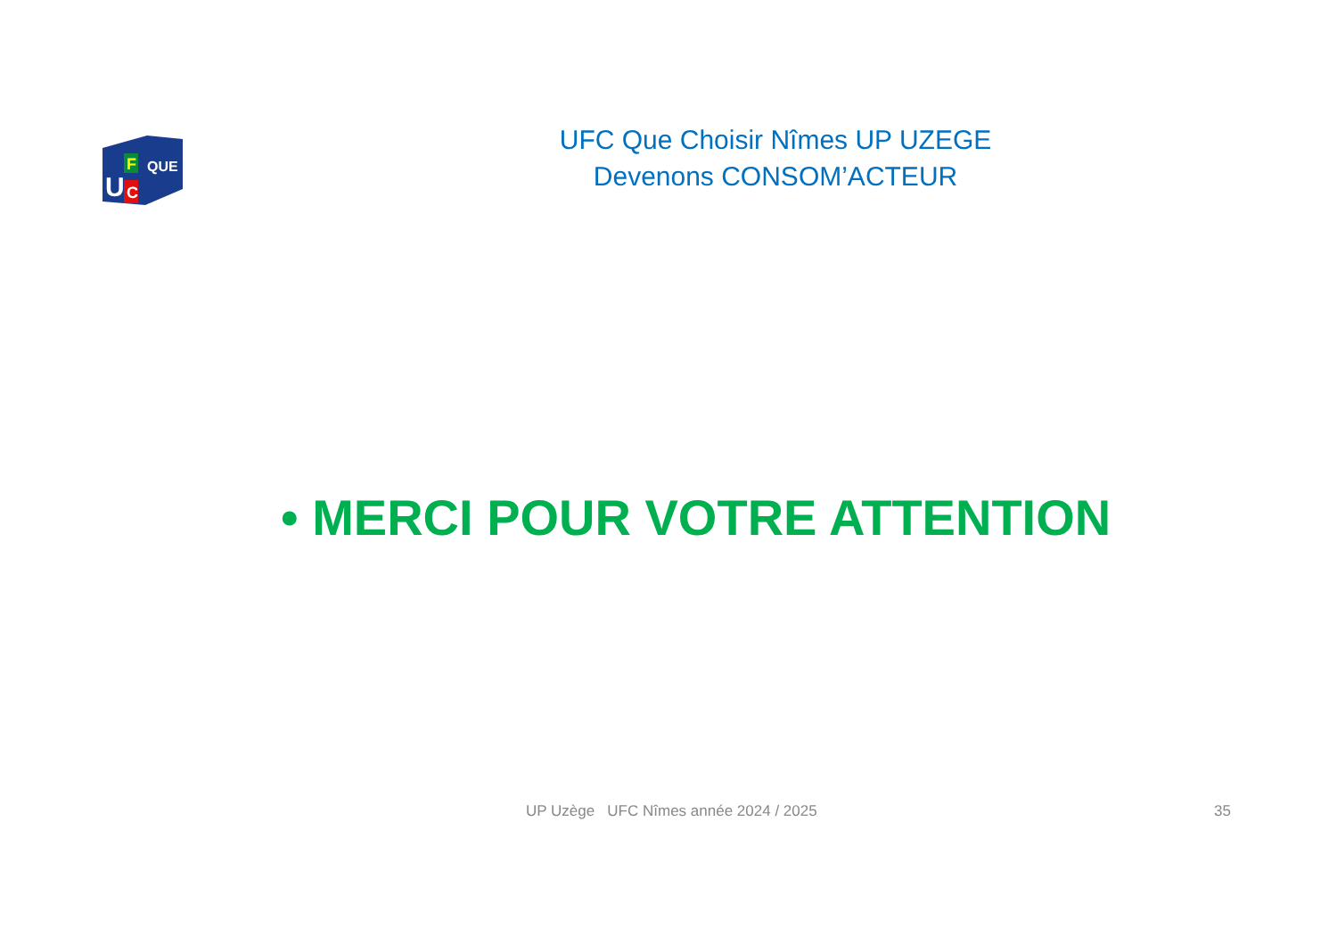U
F
C
QUE
UFC Que Choisir Nîmes UP UZEGE
Devenons CONSOM’ACTEUR
• MERCI POUR VOTRE ATTENTION
UP Uzège UFC Nîmes année 2024 / 2025
35